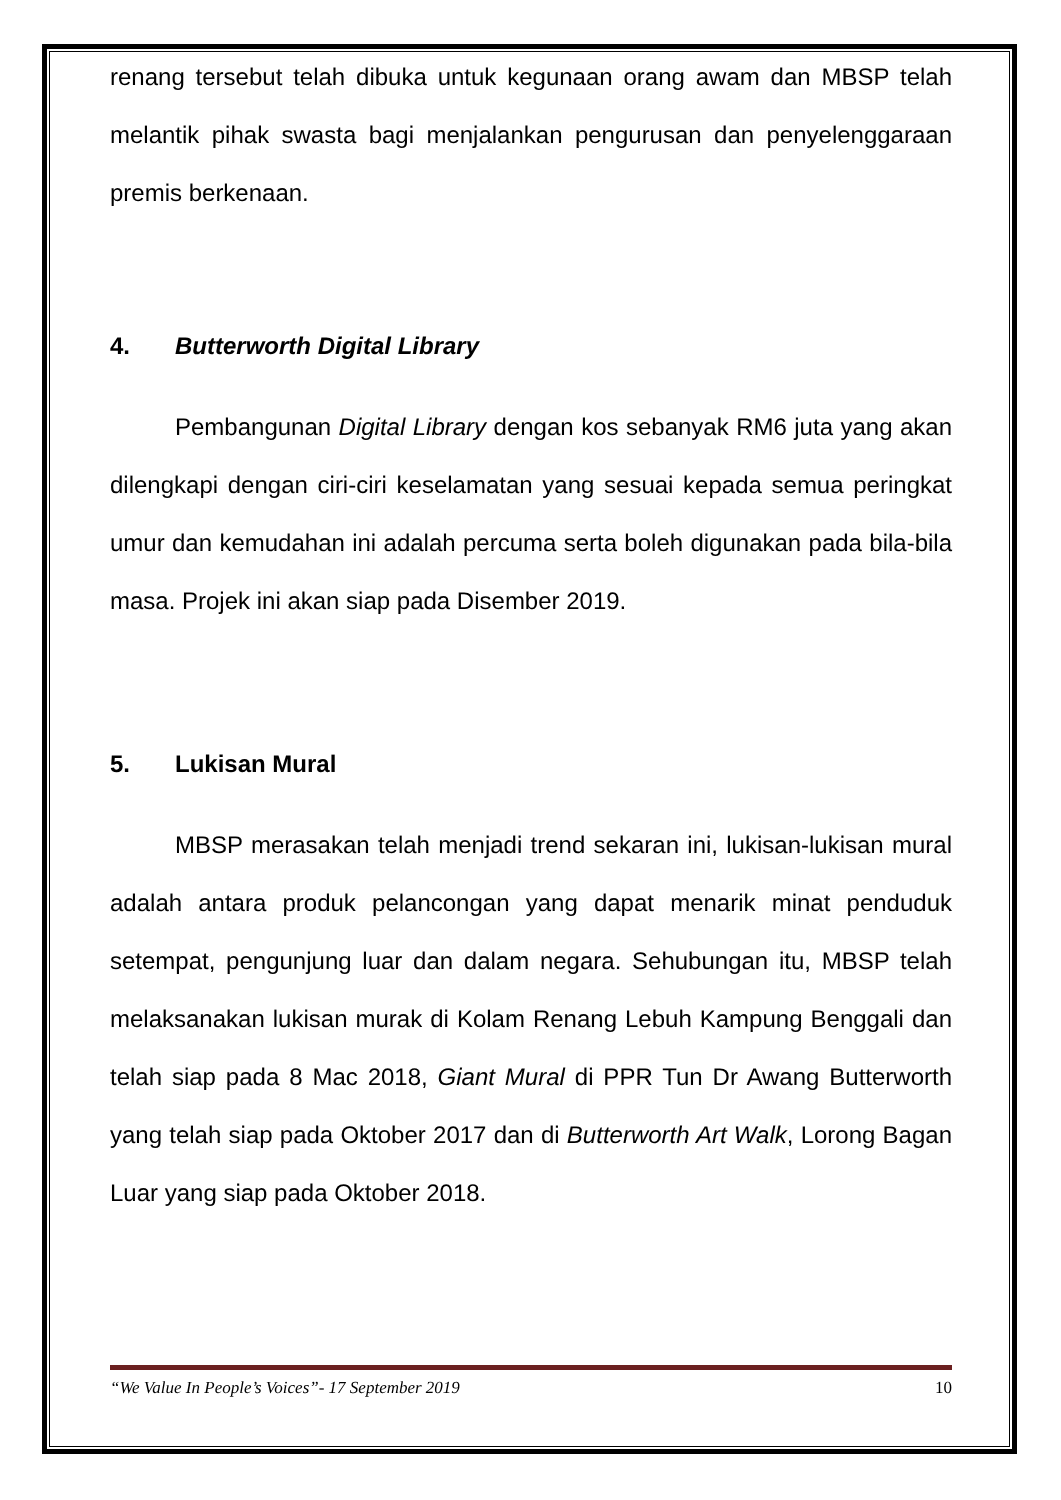renang tersebut telah dibuka untuk kegunaan orang awam dan MBSP telah melantik pihak swasta bagi menjalankan pengurusan dan penyelenggaraan premis berkenaan.
4. Butterworth Digital Library
Pembangunan Digital Library dengan kos sebanyak RM6 juta yang akan dilengkapi dengan ciri-ciri keselamatan yang sesuai kepada semua peringkat umur dan kemudahan ini adalah percuma serta boleh digunakan pada bila-bila masa. Projek ini akan siap pada Disember 2019.
5. Lukisan Mural
MBSP merasakan telah menjadi trend sekaran ini, lukisan-lukisan mural adalah antara produk pelancongan yang dapat menarik minat penduduk setempat, pengunjung luar dan dalam negara. Sehubungan itu, MBSP telah melaksanakan lukisan murak di Kolam Renang Lebuh Kampung Benggali dan telah siap pada 8 Mac 2018, Giant Mural di PPR Tun Dr Awang Butterworth yang telah siap pada Oktober 2017 dan di Butterworth Art Walk, Lorong Bagan Luar yang siap pada Oktober 2018.
“We Value In People’s Voices”- 17 September 2019 10